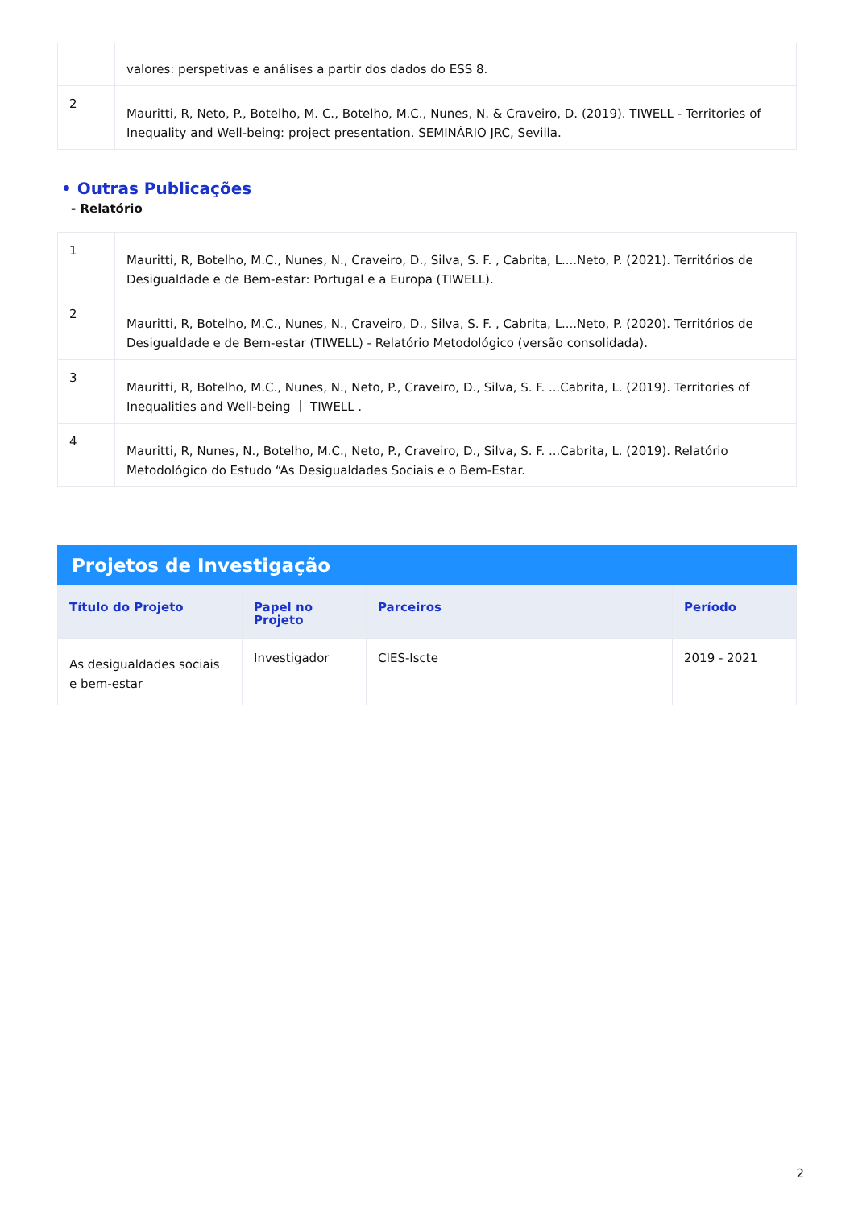| | valores: perspetivas e análises a partir dos dados do ESS 8. |
| 2 | Mauritti, R, Neto, P., Botelho, M. C., Botelho, M.C., Nunes, N. & Craveiro, D. (2019). TIWELL - Territories of Inequality and Well-being: project presentation. SEMINÁRIO JRC, Sevilla. |
• Outras Publicações
- Relatório
| 1 | Mauritti, R, Botelho, M.C., Nunes, N., Craveiro, D., Silva, S. F. , Cabrita, L....Neto, P. (2021). Territórios de Desigualdade e de Bem-estar: Portugal e a Europa (TIWELL). |
| 2 | Mauritti, R, Botelho, M.C., Nunes, N., Craveiro, D., Silva, S. F. , Cabrita, L....Neto, P. (2020). Territórios de Desigualdade e de Bem-estar (TIWELL) - Relatório Metodológico (versão consolidada). |
| 3 | Mauritti, R, Botelho, M.C., Nunes, N., Neto, P., Craveiro, D., Silva, S. F. ...Cabrita, L. (2019). Territories of Inequalities and Well-being ｜ TIWELL . |
| 4 | Mauritti, R, Nunes, N., Botelho, M.C., Neto, P., Craveiro, D., Silva, S. F. ...Cabrita, L. (2019). Relatório Metodológico do Estudo “As Desigualdades Sociais e o Bem-Estar. |
Projetos de Investigação
| Título do Projeto | Papel no Projeto | Parceiros | Período |
| --- | --- | --- | --- |
| As desigualdades sociais e bem-estar | Investigador | CIES-Iscte | 2019 - 2021 |
2